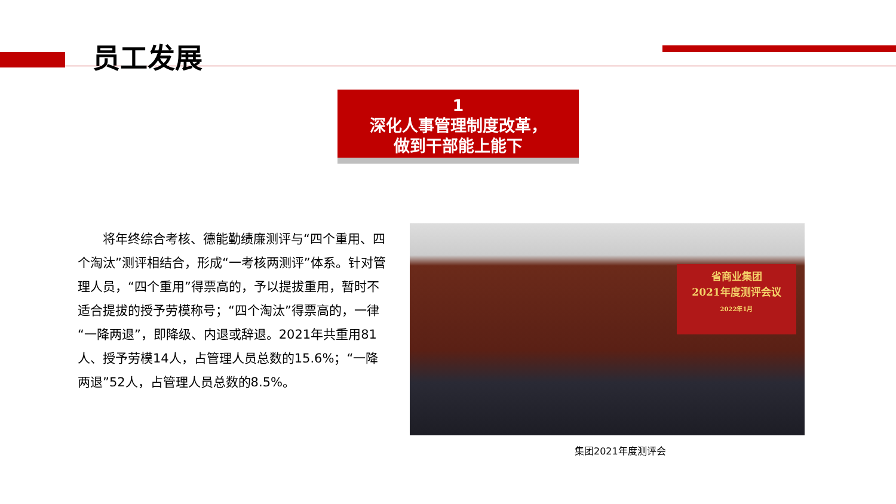员工发展
1
深化人事管理制度改革，
做到干部能上能下
  将年终综合考核、德能勤绩廉测评与“四个重用、四个淘汰”测评相结合，形成“一考核两测评”体系。针对管理人员，“四个重用”得票高的，予以提拔重用，暂时不适合提拔的授予劳模称号；“四个淘汰”得票高的，一律“一降两退”，即降级、内退或辞退。2021年共重用81人、授予劳模14人，占管理人员总数的15.6%；“一降两退”52人，占管理人员总数的8.5%。
省商业集团
2021年度测评会议
2022年1月
集团2021年度测评会